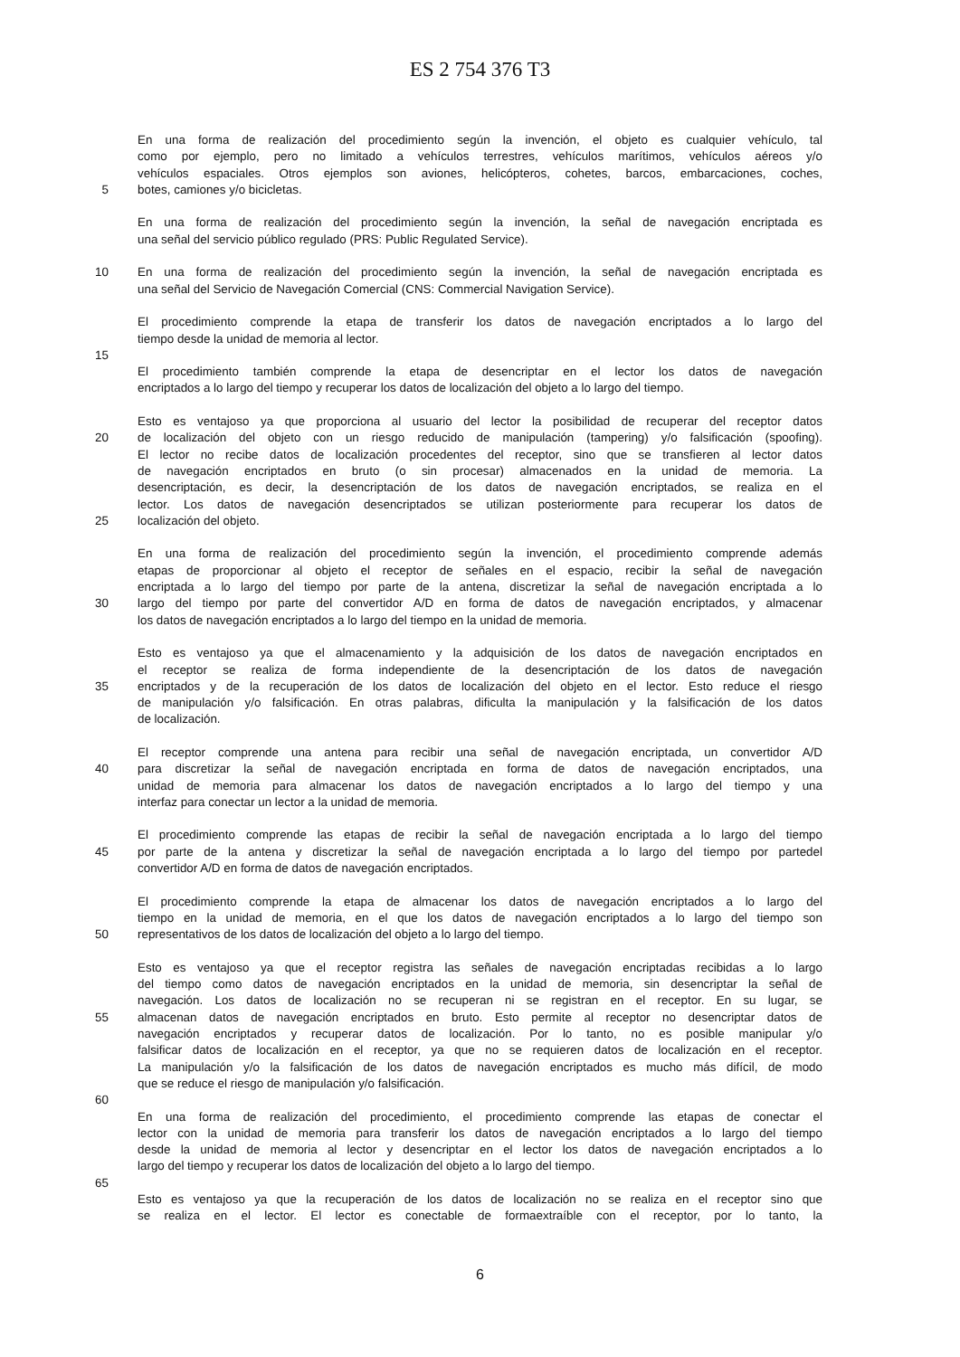ES 2 754 376 T3
En una forma de realización del procedimiento según la invención, el objeto es cualquier vehículo, tal
como por ejemplo, pero no limitado a vehículos terrestres, vehículos marítimos, vehículos aéreos y/o
vehículos espaciales. Otros ejemplos son aviones, helicópteros, cohetes, barcos, embarcaciones, coches,
5 botes, camiones y/o bicicletas.
En una forma de realización del procedimiento según la invención, la señal de navegación encriptada es
una señal del servicio público regulado (PRS: Public Regulated Service).
10 En una forma de realización del procedimiento según la invención, la señal de navegación encriptada es
una señal del Servicio de Navegación Comercial (CNS: Commercial Navigation Service).
El procedimiento comprende la etapa de transferir los datos de navegación encriptados a lo largo del
tiempo desde la unidad de memoria al lector.
15
El procedimiento también comprende la etapa de desencriptar en el lector los datos de navegación
encriptados a lo largo del tiempo y recuperar los datos de localización del objeto a lo largo del tiempo.
Esto es ventajoso ya que proporciona al usuario del lector la posibilidad de recuperar del receptor datos
20 de localización del objeto con un riesgo reducido de manipulación (tampering) y/o falsificación (spoofing).
El lector no recibe datos de localización procedentes del receptor, sino que se transfieren al lector datos
de navegación encriptados en bruto (o sin procesar) almacenados en la unidad de memoria. La
desencriptación, es decir, la desencriptación de los datos de navegación encriptados, se realiza en el
lector. Los datos de navegación desencriptados se utilizan posteriormente para recuperar los datos de
25 localización del objeto.
En una forma de realización del procedimiento según la invención, el procedimiento comprende además
etapas de proporcionar al objeto el receptor de señales en el espacio, recibir la señal de navegación
encriptada a lo largo del tiempo por parte de la antena, discretizar la señal de navegación encriptada a lo
30 largo del tiempo por parte del convertidor A/D en forma de datos de navegación encriptados, y almacenar
los datos de navegación encriptados a lo largo del tiempo en la unidad de memoria.
Esto es ventajoso ya que el almacenamiento y la adquisición de los datos de navegación encriptados en
el receptor se realiza de forma independiente de la desencriptación de los datos de navegación
35 encriptados y de la recuperación de los datos de localización del objeto en el lector. Esto reduce el riesgo
de manipulación y/o falsificación. En otras palabras, dificulta la manipulación y la falsificación de los datos
de localización.
El receptor comprende una antena para recibir una señal de navegación encriptada, un convertidor A/D
40 para discretizar la señal de navegación encriptada en forma de datos de navegación encriptados, una
unidad de memoria para almacenar los datos de navegación encriptados a lo largo del tiempo y una
interfaz para conectar un lector a la unidad de memoria.
El procedimiento comprende las etapas de recibir la señal de navegación encriptada a lo largo del tiempo
45 por parte de la antena y discretizar la señal de navegación encriptada a lo largo del tiempo por partedel
convertidor A/D en forma de datos de navegación encriptados.
El procedimiento comprende la etapa de almacenar los datos de navegación encriptados a lo largo del
tiempo en la unidad de memoria, en el que los datos de navegación encriptados a lo largo del tiempo son
50 representativos de los datos de localización del objeto a lo largo del tiempo.
Esto es ventajoso ya que el receptor registra las señales de navegación encriptadas recibidas a lo largo
del tiempo como datos de navegación encriptados en la unidad de memoria, sin desencriptar la señal de
navegación. Los datos de localización no se recuperan ni se registran en el receptor. En su lugar, se
55 almacenan datos de navegación encriptados en bruto. Esto permite al receptor no desencriptar datos de
navegación encriptados y recuperar datos de localización. Por lo tanto, no es posible manipular y/o
falsificar datos de localización en el receptor, ya que no se requieren datos de localización en el receptor.
La manipulación y/o la falsificación de los datos de navegación encriptados es mucho más difícil, de modo
que se reduce el riesgo de manipulación y/o falsificación.
60
En una forma de realización del procedimiento, el procedimiento comprende las etapas de conectar el
lector con la unidad de memoria para transferir los datos de navegación encriptados a lo largo del tiempo
desde la unidad de memoria al lector y desencriptar en el lector los datos de navegación encriptados a lo
largo del tiempo y recuperar los datos de localización del objeto a lo largo del tiempo.
65
Esto es ventajoso ya que la recuperación de los datos de localización no se realiza en el receptor sino que
se realiza en el lector. El lector es conectable de formaextraíble con el receptor, por lo tanto, la
6